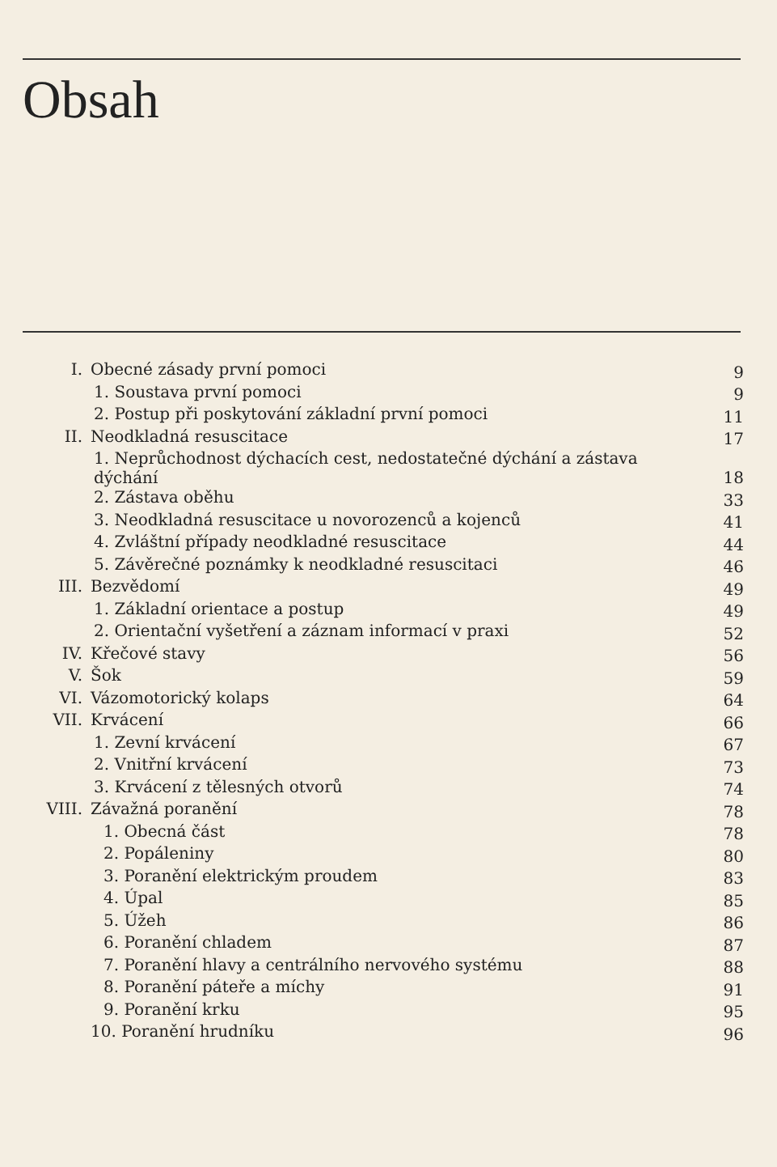Obsah
| I. | Obecné zásady první pomoci | 9 |
| | 1. Soustava první pomoci | 9 |
| | 2. Postup při poskytování základní první pomoci | 11 |
| II. | Neodkladná resuscitace | 17 |
| | 1. Neprůchodnost dýchacích cest, nedostatečné dýchání a zástava dýchání | 18 |
| | 2. Zástava oběhu | 33 |
| | 3. Neodkladná resuscitace u novorozenců a kojenců | 41 |
| | 4. Zvláštní případy neodkladné resuscitace | 44 |
| | 5. Závěrečné poznámky k neodkladné resuscitaci | 46 |
| III. | Bezvědomí | 49 |
| | 1. Základní orientace a postup | 49 |
| | 2. Orientační vyšetření a záznam informací v praxi | 52 |
| IV. | Křečové stavy | 56 |
| V. | Šok | 59 |
| VI. | Vázomotorický kolaps | 64 |
| VII. | Krvácení | 66 |
| | 1. Zevní krvácení | 67 |
| | 2. Vnitřní krvácení | 73 |
| | 3. Krvácení z tělesných otvorů | 74 |
| VIII. | Závažná poranění | 78 |
| | 1. Obecná část | 78 |
| | 2. Popáleniny | 80 |
| | 3. Poranění elektrickým proudem | 83 |
| | 4. Úpal | 85 |
| | 5. Úžeh | 86 |
| | 6. Poranění chladem | 87 |
| | 7. Poranění hlavy a centrálního nervového systému | 88 |
| | 8. Poranění páteře a míchy | 91 |
| | 9. Poranění krku | 95 |
| | 10. Poranění hrudníku | 96 |